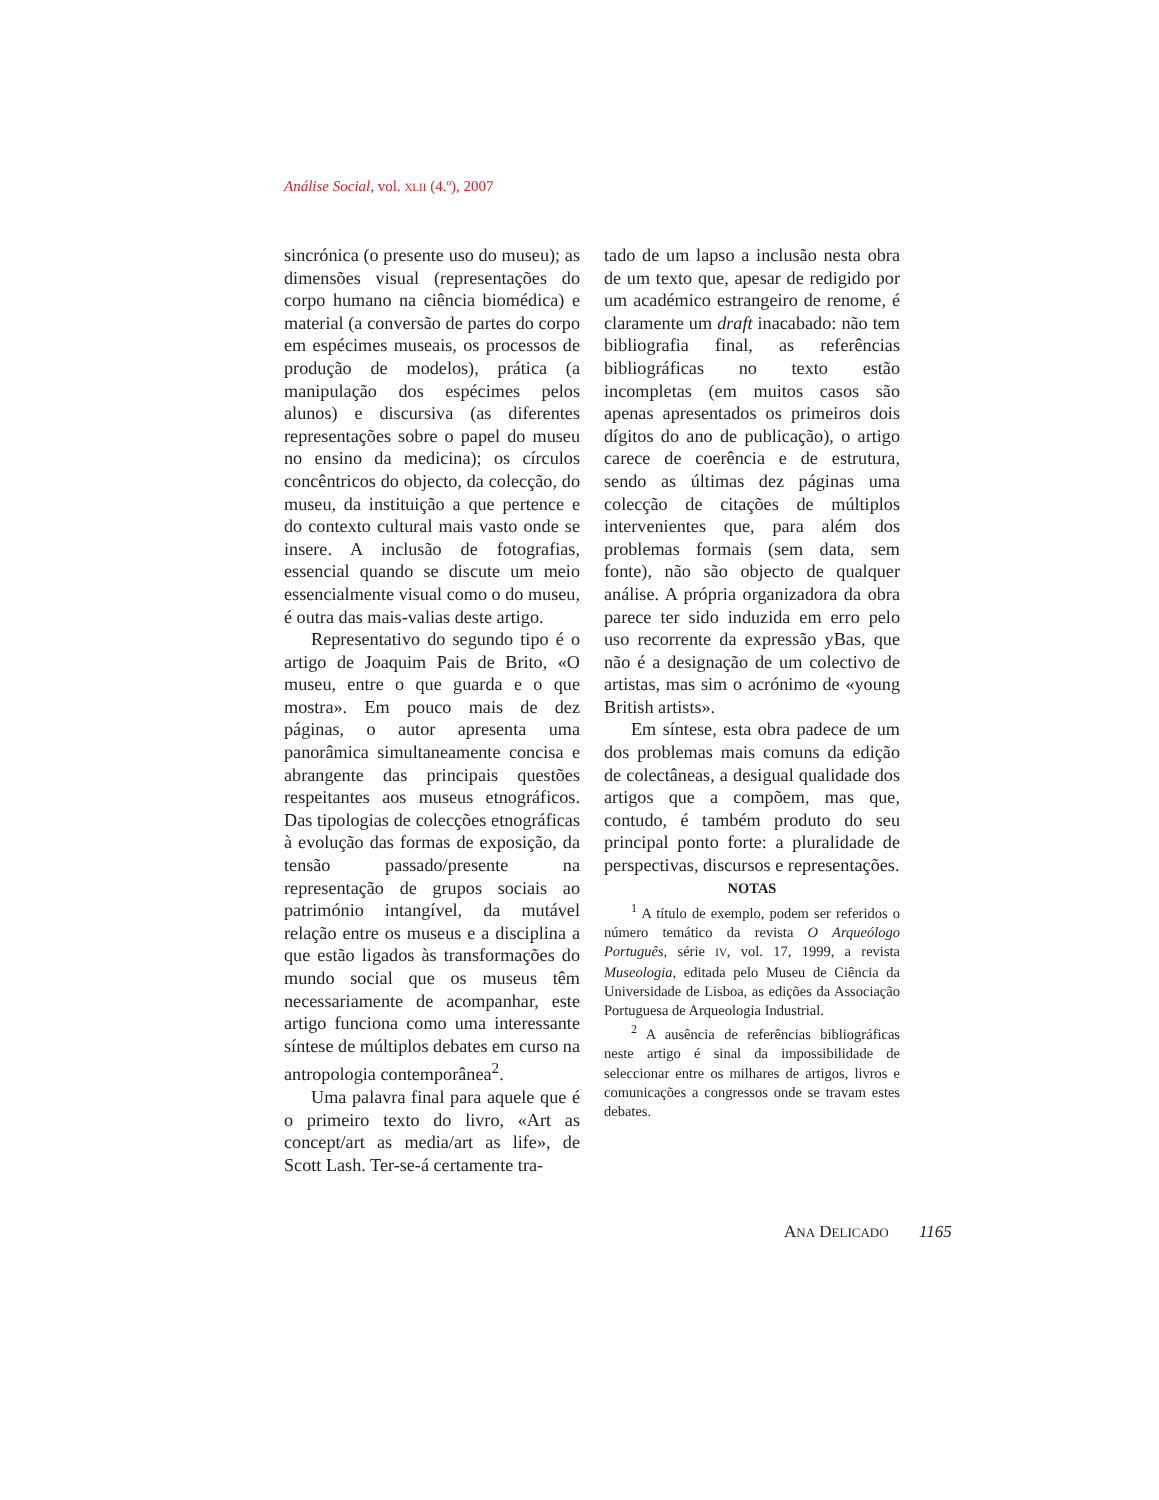Análise Social, vol. XLII (4.º), 2007
sincrónica (o presente uso do museu); as dimensões visual (representações do corpo humano na ciência biomédica) e material (a conversão de partes do corpo em espécimes museais, os processos de produção de modelos), prática (a manipulação dos espécimes pelos alunos) e discursiva (as diferentes representações sobre o papel do museu no ensino da medicina); os círculos concêntricos do objecto, da colecção, do museu, da instituição a que pertence e do contexto cultural mais vasto onde se insere. A inclusão de fotografias, essencial quando se discute um meio essencialmente visual como o do museu, é outra das mais-valias deste artigo.
Representativo do segundo tipo é o artigo de Joaquim Pais de Brito, «O museu, entre o que guarda e o que mostra». Em pouco mais de dez páginas, o autor apresenta uma panorâmica simultaneamente concisa e abrangente das principais questões respeitantes aos museus etnográficos. Das tipologias de colecções etnográficas à evolução das formas de exposição, da tensão passado/presente na representação de grupos sociais ao património intangível, da mutável relação entre os museus e a disciplina a que estão ligados às transformações do mundo social que os museus têm necessariamente de acompanhar, este artigo funciona como uma interessante síntese de múltiplos debates em curso na antropologia contemporânea<sup>2</sup>.
Uma palavra final para aquele que é o primeiro texto do livro, «Art as concept/art as media/art as life», de Scott Lash. Ter-se-á certamente tra-
tado de um lapso a inclusão nesta obra de um texto que, apesar de redigido por um académico estrangeiro de renome, é claramente um draft inacabado: não tem bibliografia final, as referências bibliográficas no texto estão incompletas (em muitos casos são apenas apresentados os primeiros dois dígitos do ano de publicação), o artigo carece de coerência e de estrutura, sendo as últimas dez páginas uma colecção de citações de múltiplos intervenientes que, para além dos problemas formais (sem data, sem fonte), não são objecto de qualquer análise. A própria organizadora da obra parece ter sido induzida em erro pelo uso recorrente da expressão yBas, que não é a designação de um colectivo de artistas, mas sim o acrónimo de «young British artists».
Em síntese, esta obra padece de um dos problemas mais comuns da edição de colectâneas, a desigual qualidade dos artigos que a compõem, mas que, contudo, é também produto do seu principal ponto forte: a pluralidade de perspectivas, discursos e representações.
NOTAS
<sup>1</sup> A título de exemplo, podem ser referidos o número temático da revista O Arqueólogo Português, série IV, vol. 17, 1999, a revista Museologia, editada pelo Museu de Ciência da Universidade de Lisboa, as edições da Associação Portuguesa de Arqueologia Industrial.
<sup>2</sup> A ausência de referências bibliográficas neste artigo é sinal da impossibilidade de seleccionar entre os milhares de artigos, livros e comunicações a congressos onde se travam estes debates.
ANA DELICADO 1165